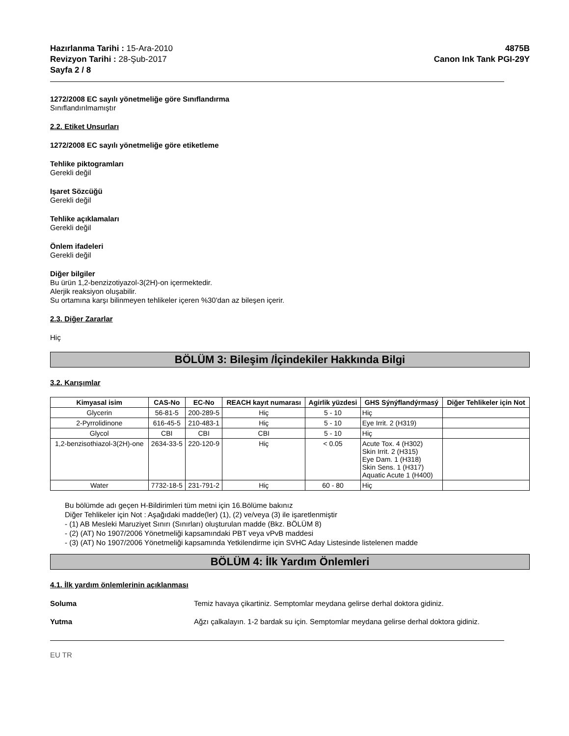Hazırlanma Tarihi : 15-Ara-2010
Revizyon Tarihi : 28-Şub-2017
Sayfa 2 / 8
4875B
Canon Ink Tank PGI-29Y
1272/2008 EC sayılı yönetmeliğe göre Sınıflandırma
Sınıflandırılmamıştır
2.2. Etiket Unsurları
1272/2008 EC sayılı yönetmeliğe göre etiketleme
Tehlike piktogramları
Gerekli değil
Işaret Sözcüğü
Gerekli değil
Tehlike açıklamaları
Gerekli değil
Önlem ifadeleri
Gerekli değil
Diğer bilgiler
Bu ürün 1,2-benzizotiyazol-3(2H)-on içermektedir.
Alerjik reaksiyon oluşabilir.
Su ortamına karşı bilinmeyen tehlikeler içeren %30'dan az bileşen içerir.
2.3. Diğer Zararlar
Hiç
BÖLÜM 3: Bileşim /İçindekiler Hakkında Bilgi
3.2. Karışımlar
| Kimyasal isim | CAS-No | EC-No | REACH kayıt numarası | Agirlik yüzdesi | GHS Sýnýflandýrmasý | Diğer Tehlikeler için Not |
| --- | --- | --- | --- | --- | --- | --- |
| Glycerin | 56-81-5 | 200-289-5 | Hiç | 5 - 10 | Hiç | |
| 2-Pyrrolidinone | 616-45-5 | 210-483-1 | Hiç | 5 - 10 | Eye Irrit. 2 (H319) | |
| Glycol | CBI | CBI | CBI | 5 - 10 | Hiç | |
| 1,2-benzisothiazol-3(2H)-one | 2634-33-5 | 220-120-9 | Hiç | < 0.05 | Acute Tox. 4 (H302) Skin Irrit. 2 (H315) Eye Dam. 1 (H318) Skin Sens. 1 (H317) Aquatic Acute 1 (H400) | |
| Water | 7732-18-5 | 231-791-2 | Hiç | 60 - 80 | Hiç | |
Bu bölümde adı geçen H-Bildirimleri tüm metni için 16.Bölüme bakınız
Diğer Tehlikeler için Not : Aşağıdaki madde(ler) (1), (2) ve/veya (3) ile işaretlenmiştir
- (1) AB Mesleki Maruziyet Sınırı (Sınırları) oluşturulan madde (Bkz. BÖLÜM 8)
- (2) (AT) No 1907/2006 Yönetmeliği kapsamındaki PBT veya vPvB maddesi
- (3) (AT) No 1907/2006 Yönetmeliği kapsamında Yetkilendirme için SVHC Aday Listesinde listelenen madde
BÖLÜM 4: İlk Yardım Önlemleri
4.1. İlk yardım önlemlerinin açıklanması
Soluma Temiz havaya çikartiniz. Semptomlar meydana gelirse derhal doktora gidiniz.
Yutma Ağzı çalkalayın. 1-2 bardak su için. Semptomlar meydana gelirse derhal doktora gidiniz.
EU TR